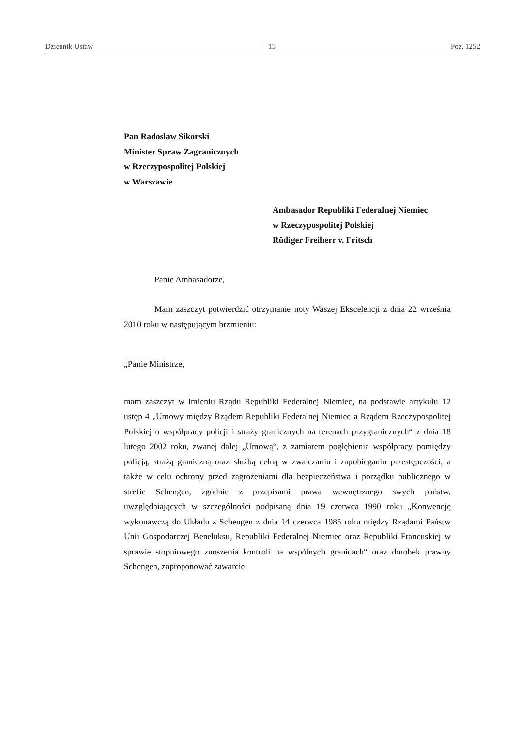Dziennik Ustaw – 15 – Poz. 1252
Pan Radosław Sikorski
Minister Spraw Zagranicznych
w Rzeczypospolitej Polskiej
w Warszawie
Ambasador Republiki Federalnej Niemiec
w Rzeczypospolitej Polskiej
Rüdiger Freiherr v. Fritsch
Panie Ambasadorze,
Mam zaszczyt potwierdzić otrzymanie noty Waszej Ekscelencji z dnia 22 września 2010 roku w następującym brzmieniu:
„Panie Ministrze,
mam zaszczyt w imieniu Rządu Republiki Federalnej Niemiec, na podstawie artykułu 12 ustęp 4 „Umowy między Rządem Republiki Federalnej Niemiec a Rządem Rzeczypospolitej Polskiej o współpracy policji i straży granicznych na terenach przygranicznych“ z dnia 18 lutego 2002 roku, zwanej dalej „Umową“, z zamiarem pogłębienia współpracy pomiędzy policją, strażą graniczną oraz służbą celną w zwalczaniu i zapobieganiu przestępczości, a także w celu ochrony przed zagrożeniami dla bezpieczeństwa i porządku publicznego w strefie Schengen, zgodnie z przepisami prawa wewnętrznego swych państw, uwzględniających w szczególności podpisaną dnia 19 czerwca 1990 roku „Konwencję wykonawczą do Układu z Schengen z dnia 14 czerwca 1985 roku między Rządami Państw Unii Gospodarczej Beneluksu, Republiki Federalnej Niemiec oraz Republiki Francuskiej w sprawie stopniowego znoszenia kontroli na wspólnych granicach“ oraz dorobek prawny Schengen, zaproponować zawarcie